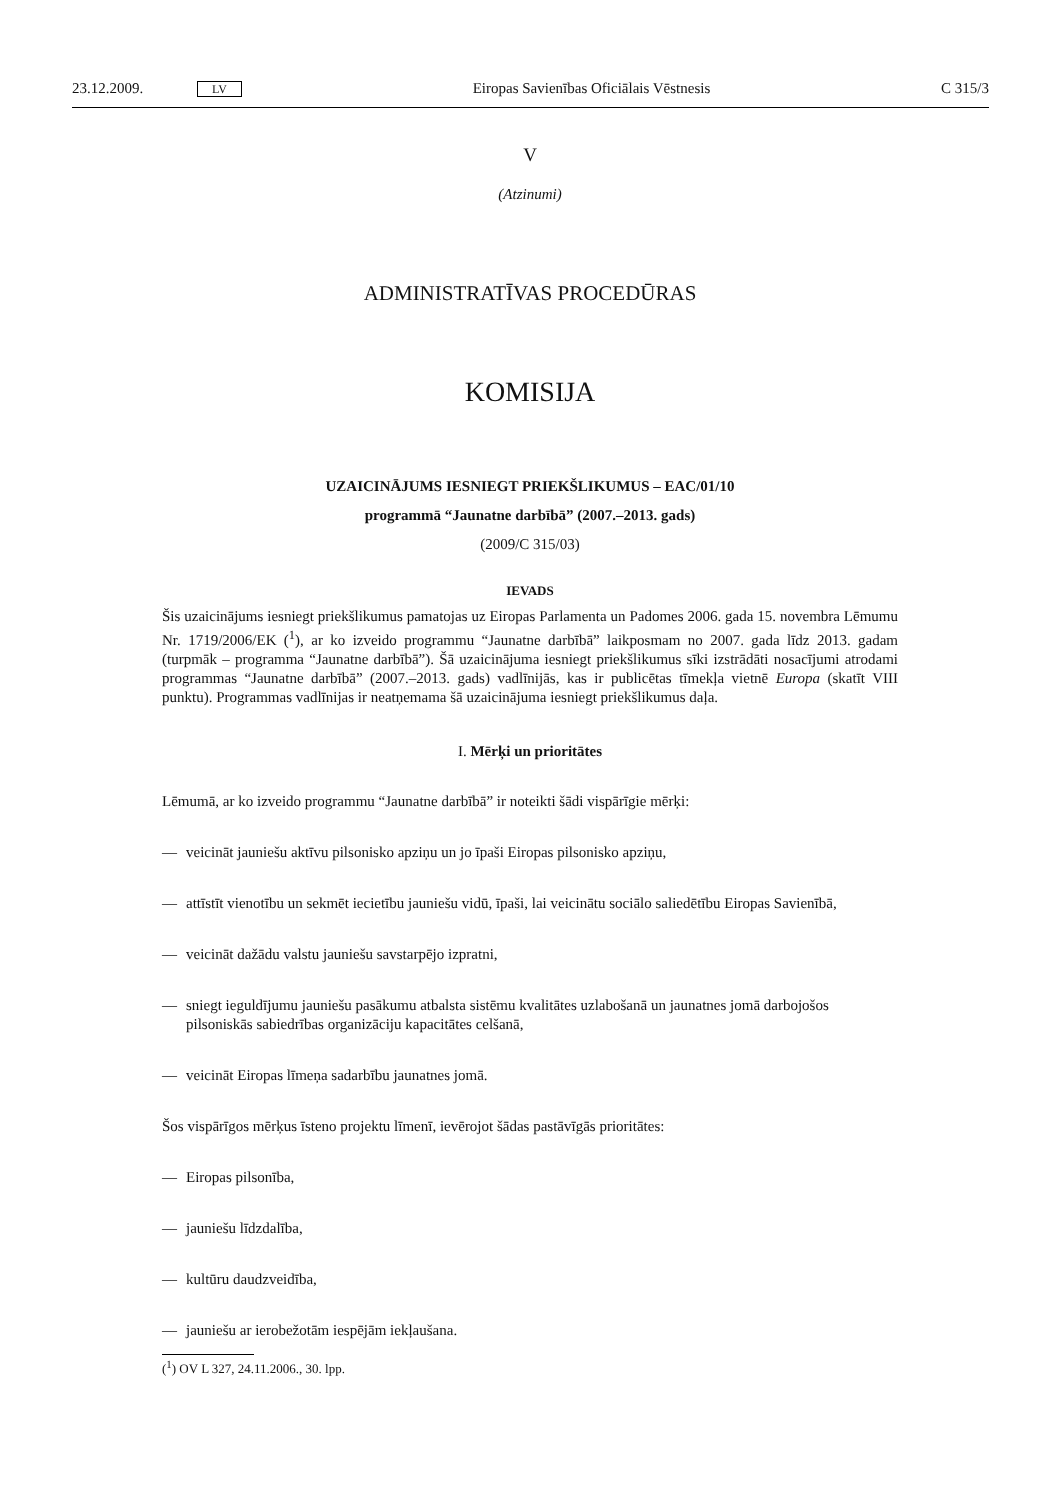23.12.2009. LV Eiropas Savienības Oficiālais Vēstnesis C 315/3
V
(Atzinumi)
ADMINISTRATĪVAS PROCEDŪRAS
KOMISIJA
UZAICINĀJUMS IESNIEGT PRIEKŠLIKUMUS – EAC/01/10
programmā “Jaunatne darbībā” (2007.–2013. gads)
(2009/C 315/03)
IEVADS
Šis uzaicinājums iesniegt priekšlikumus pamatojas uz Eiropas Parlamenta un Padomes 2006. gada 15. novembra Lēmumu Nr. 1719/2006/EK (<sup>1</sup>), ar ko izveido programmu “Jaunatne darbībā” laikposmam no 2007. gada līdz 2013. gadam (turpmāk – programma “Jaunatne darbībā”). Šā uzaicinājuma iesniegt priekšlikumus sīki izstrādāti nosacījumi atrodami programmas “Jaunatne darbībā” (2007.–2013. gads) vadlīnijās, kas ir publicētas tīmekļa vietnē Europa (skatīt VIII punktu). Programmas vadlīnijas ir neatņemama šā uzaicinājuma iesniegt priekšlikumus daļa.
I. Mērķi un prioritātes
Lēmumā, ar ko izveido programmu “Jaunatne darbībā” ir noteikti šādi vispārīgie mērķi:
— veicināt jauniešu aktīvu pilsonisko apziņu un jo īpaši Eiropas pilsonisko apziņu,
— attīstīt vienotību un sekmēt iecietību jauniešu vidū, īpaši, lai veicinātu sociālo saliedētību Eiropas Savienībā,
— veicināt dažādu valstu jauniešu savstarpējo izpratni,
— sniegt ieguldījumu jauniešu pasākumu atbalsta sistēmu kvalitātes uzlabošanā un jaunatnes jomā darbojošos pilsoniskās sabiedrības organizāciju kapacitātes celšanā,
— veicināt Eiropas līmeņa sadarbību jaunatnes jomā.
Šos vispārīgos mērķus īsteno projektu līmenī, ievērojot šādas pastāvīgās prioritātes:
— Eiropas pilsonība,
— jauniešu līdzdalība,
— kultūru daudzveidība,
— jauniešu ar ierobežotām iespējām iekļaušana.
(<sup>1</sup>) OV L 327, 24.11.2006., 30. lpp.